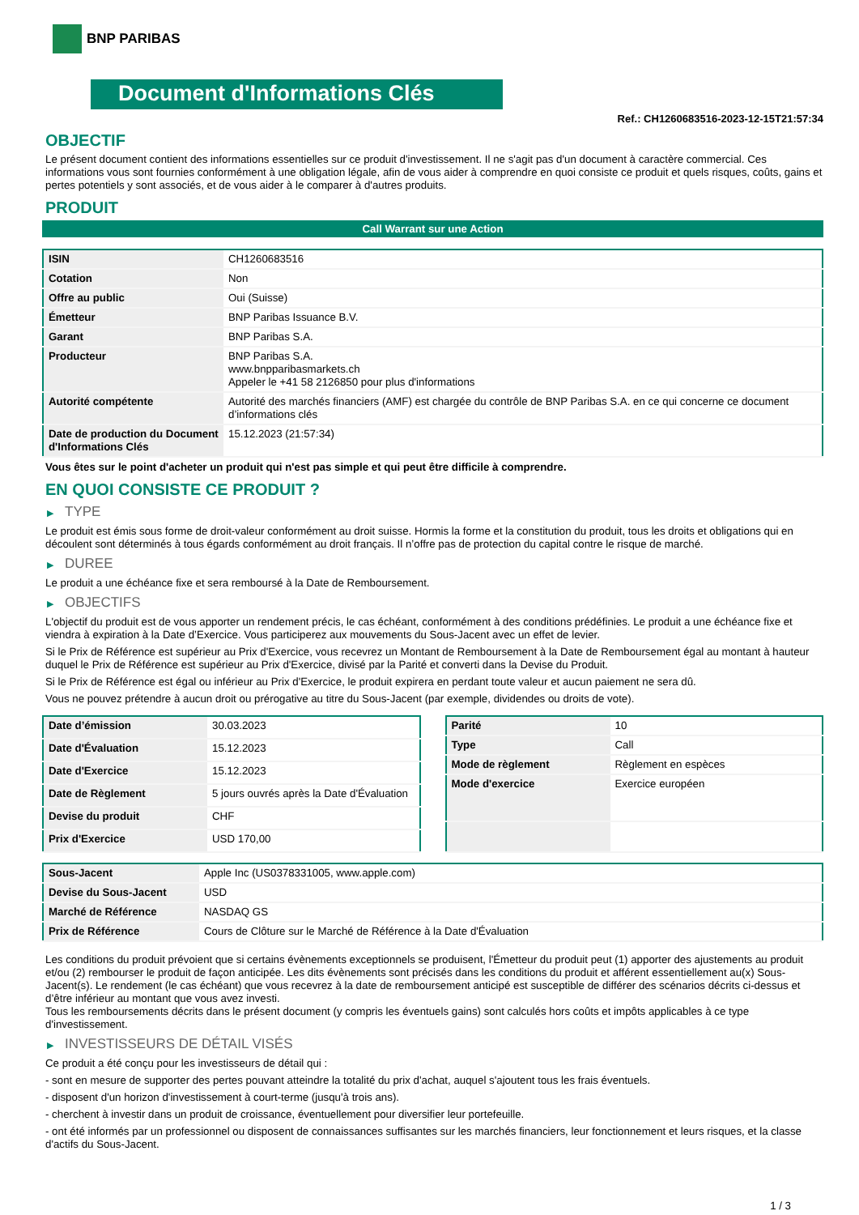BNP PARIBAS
Document d'Informations Clés
Ref.: CH1260683516-2023-12-15T21:57:34
OBJECTIF
Le présent document contient des informations essentielles sur ce produit d'investissement. Il ne s'agit pas d'un document à caractère commercial. Ces informations vous sont fournies conformément à une obligation légale, afin de vous aider à comprendre en quoi consiste ce produit et quels risques, coûts, gains et pertes potentiels y sont associés, et de vous aider à le comparer à d'autres produits.
PRODUIT
Call Warrant sur une Action
| ISIN | CH1260683516 |
| Cotation | Non |
| Offre au public | Oui (Suisse) |
| Émetteur | BNP Paribas Issuance B.V. |
| Garant | BNP Paribas S.A. |
| Producteur | BNP Paribas S.A. www.bnpparibasmarkets.ch Appeler le +41 58 2126850 pour plus d'informations |
| Autorité compétente | Autorité des marchés financiers (AMF) est chargée du contrôle de BNP Paribas S.A. en ce qui concerne ce document d’informations clés |
| Date de production du Document d'Informations Clés | 15.12.2023 (21:57:34) |
Vous êtes sur le point d'acheter un produit qui n'est pas simple et qui peut être difficile à comprendre.
EN QUOI CONSISTE CE PRODUIT ?
▶ TYPE
Le produit est émis sous forme de droit-valeur conformément au droit suisse. Hormis la forme et la constitution du produit, tous les droits et obligations qui en découlent sont déterminés à tous égards conformément au droit français. Il n’offre pas de protection du capital contre le risque de marché.
▶ DUREE
Le produit a une échéance fixe et sera remboursé à la Date de Remboursement.
▶ OBJECTIFS
L'objectif du produit est de vous apporter un rendement précis, le cas échéant, conformément à des conditions prédéfinies. Le produit a une échéance fixe et viendra à expiration à la Date d’Exercice. Vous participerez aux mouvements du Sous-Jacent avec un effet de levier.
Si le Prix de Référence est supérieur au Prix d'Exercice, vous recevrez un Montant de Remboursement à la Date de Remboursement égal au montant à hauteur duquel le Prix de Référence est supérieur au Prix d'Exercice, divisé par la Parité et converti dans la Devise du Produit.
Si le Prix de Référence est égal ou inférieur au Prix d'Exercice, le produit expirera en perdant toute valeur et aucun paiement ne sera dû.
Vous ne pouvez prétendre à aucun droit ou prérogative au titre du Sous-Jacent (par exemple, dividendes ou droits de vote).
| Date d’émission | 30.03.2023 |
| Date d'Évaluation | 15.12.2023 |
| Date d'Exercice | 15.12.2023 |
| Date de Règlement | 5 jours ouvrés après la Date d'Évaluation |
| Devise du produit | CHF |
| Prix d'Exercice | USD 170,00 |
| Parité | 10 |
| Type | Call |
| Mode de règlement | Règlement en espèces |
| Mode d'exercice | Exercice européen |
| Sous-Jacent | Apple Inc (US0378331005, www.apple.com) |
| Devise du Sous-Jacent | USD |
| Marché de Référence | NASDAQ GS |
| Prix de Référence | Cours de Clôture sur le Marché de Référence à la Date d'Évaluation |
Les conditions du produit prévoient que si certains évènements exceptionnels se produisent, l'Émetteur du produit peut (1) apporter des ajustements au produit et/ou (2) rembourser le produit de façon anticipée. Les dits évènements sont précisés dans les conditions du produit et afférent essentiellement au(x) Sous-Jacent(s). Le rendement (le cas échéant) que vous recevrez à la date de remboursement anticipé est susceptible de différer des scénarios décrits ci-dessus et d’être inférieur au montant que vous avez investi.
Tous les remboursements décrits dans le présent document (y compris les éventuels gains) sont calculés hors coûts et impôts applicables à ce type d'investissement.
▶ INVESTISSEURS DE DÉTAIL VISÉS
Ce produit a été conçu pour les investisseurs de détail qui :
- sont en mesure de supporter des pertes pouvant atteindre la totalité du prix d'achat, auquel s'ajoutent tous les frais éventuels.
- disposent d'un horizon d'investissement à court-terme (jusqu'à trois ans).
- cherchent à investir dans un produit de croissance, éventuellement pour diversifier leur portefeuille.
- ont été informés par un professionnel ou disposent de connaissances suffisantes sur les marchés financiers, leur fonctionnement et leurs risques, et la classe d'actifs du Sous-Jacent.
1 / 3